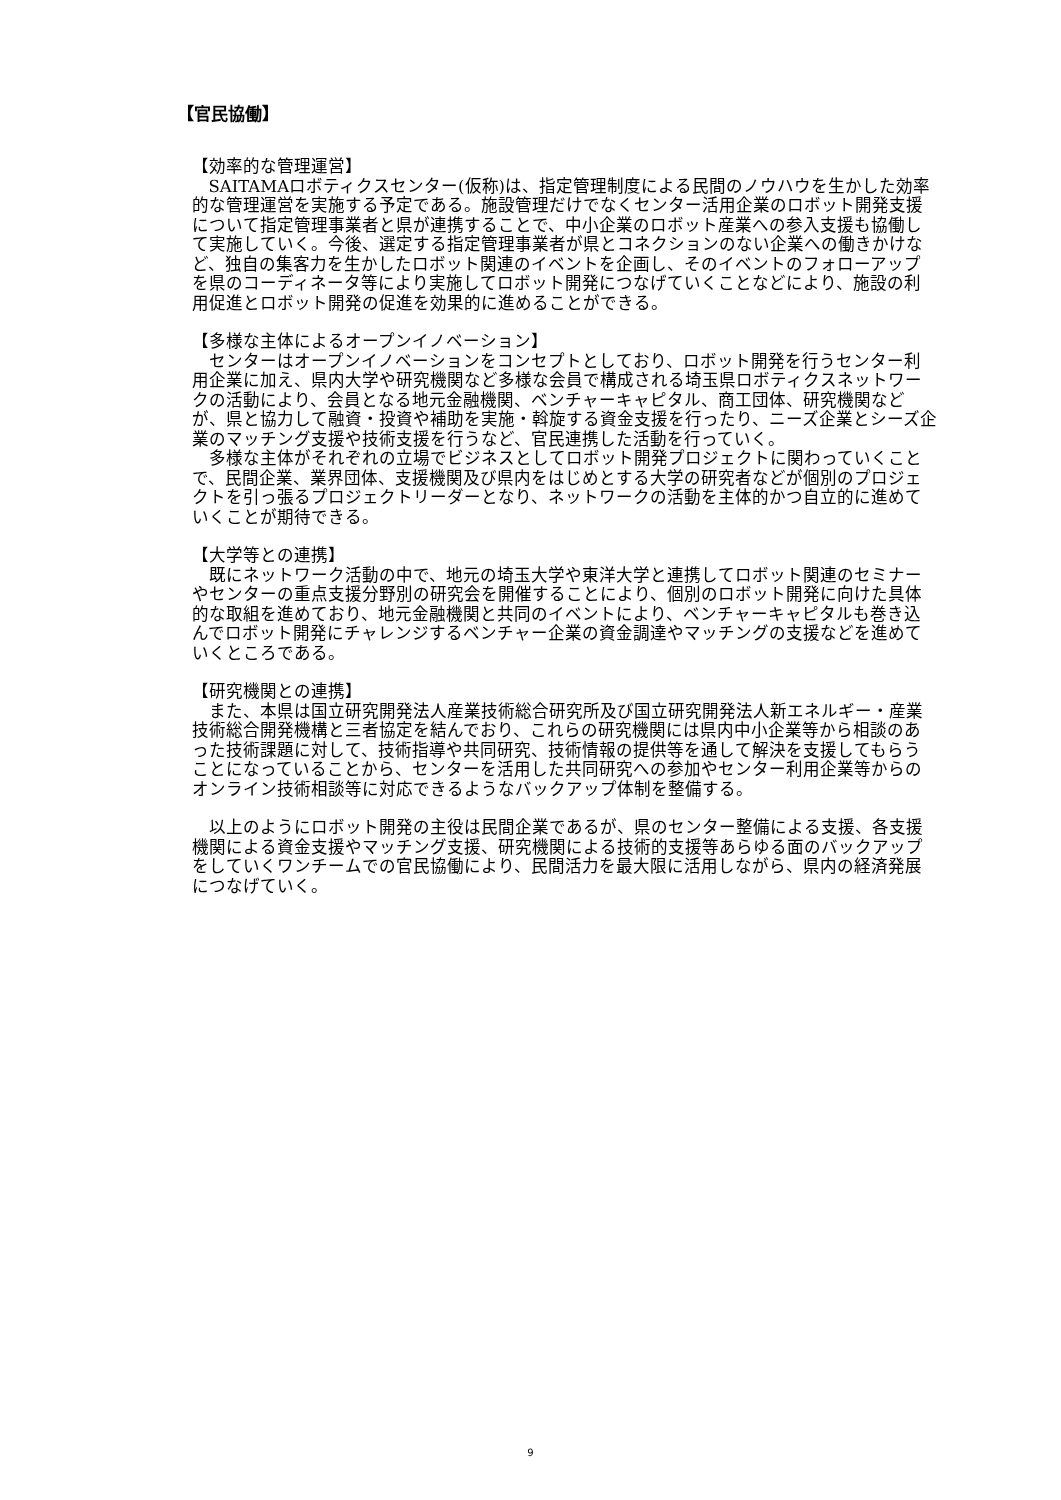【官民協働】
【効率的な管理運営】
SAITAMAロボティクスセンター(仮称)は、指定管理制度による民間のノウハウを生かした効率的な管理運営を実施する予定である。施設管理だけでなくセンター活用企業のロボット開発支援について指定管理事業者と県が連携することで、中小企業のロボット産業への参入支援も協働して実施していく。今後、選定する指定管理事業者が県とコネクションのない企業への働きかけなど、独自の集客力を生かしたロボット関連のイベントを企画し、そのイベントのフォローアップを県のコーディネータ等により実施してロボット開発につなげていくことなどにより、施設の利用促進とロボット開発の促進を効果的に進めることができる。
【多様な主体によるオープンイノベーション】
センターはオープンイノベーションをコンセプトとしており、ロボット開発を行うセンター利用企業に加え、県内大学や研究機関など多様な会員で構成される埼玉県ロボティクスネットワークの活動により、会員となる地元金融機関、ベンチャーキャピタル、商工団体、研究機関などが、県と協力して融資・投資や補助を実施・斡旋する資金支援を行ったり、ニーズ企業とシーズ企業のマッチング支援や技術支援を行うなど、官民連携した活動を行っていく。
多様な主体がそれぞれの立場でビジネスとしてロボット開発プロジェクトに関わっていくことで、民間企業、業界団体、支援機関及び県内をはじめとする大学の研究者などが個別のプロジェクトを引っ張るプロジェクトリーダーとなり、ネットワークの活動を主体的かつ自立的に進めていくことが期待できる。
【大学等との連携】
既にネットワーク活動の中で、地元の埼玉大学や東洋大学と連携してロボット関連のセミナーやセンターの重点支援分野別の研究会を開催することにより、個別のロボット開発に向けた具体的な取組を進めており、地元金融機関と共同のイベントにより、ベンチャーキャピタルも巻き込んでロボット開発にチャレンジするベンチャー企業の資金調達やマッチングの支援などを進めていくところである。
【研究機関との連携】
また、本県は国立研究開発法人産業技術総合研究所及び国立研究開発法人新エネルギー・産業技術総合開発機構と三者協定を結んでおり、これらの研究機関には県内中小企業等から相談のあった技術課題に対して、技術指導や共同研究、技術情報の提供等を通して解決を支援してもらうことになっていることから、センターを活用した共同研究への参加やセンター利用企業等からのオンライン技術相談等に対応できるようなバックアップ体制を整備する。
以上のようにロボット開発の主役は民間企業であるが、県のセンター整備による支援、各支援機関による資金支援やマッチング支援、研究機関による技術的支援等あらゆる面のバックアップをしていくワンチームでの官民協働により、民間活力を最大限に活用しながら、県内の経済発展につなげていく。
9